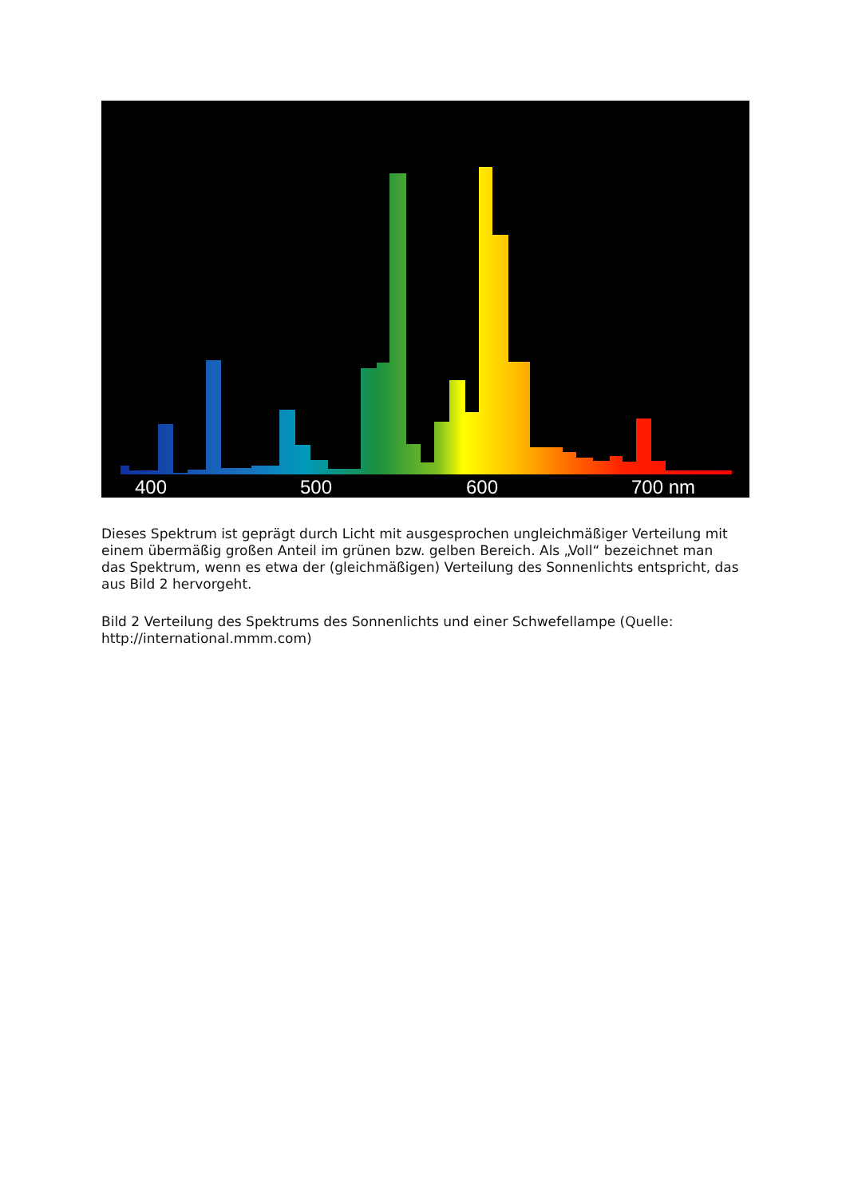400
500
600
700 nm
Dieses Spektrum ist geprägt durch Licht mit ausgesprochen ungleichmäßiger Verteilung mit einem übermäßig großen Anteil im grünen bzw. gelben Bereich. Als „Voll“ bezeichnet man das Spektrum, wenn es etwa der (gleichmäßigen) Verteilung des Sonnenlichts entspricht, das aus Bild 2 hervorgeht.
Bild 2 Verteilung des Spektrums des Sonnenlichts und einer Schwefellampe (Quelle: http://international.mmm.com)